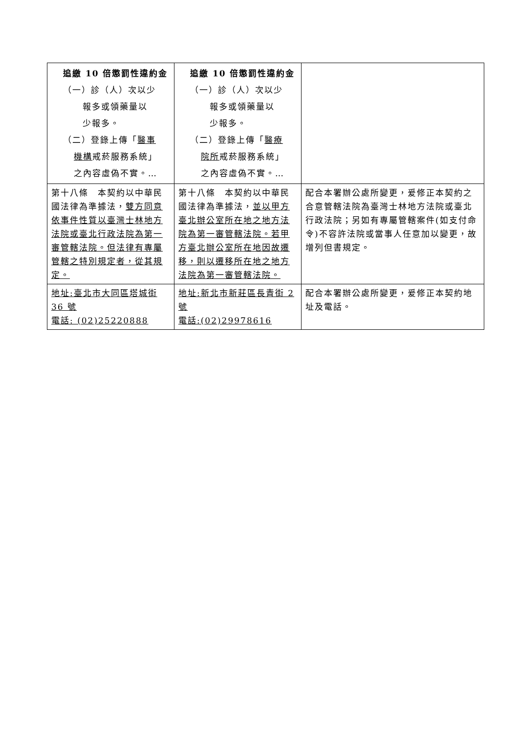| 追繳 10 倍懲罰性違約金 （一）診（人）次以少 報多或領藥量以 少報多。 （二）登錄上傳「 醫事 機構 戒菸服務系統」 之內容虛偽不實。… | 追繳 10 倍懲罰性違約金 （一）診（人）次以少 報多或領藥量以 少報多。 （二）登錄上傳「 醫療 院所 戒菸服務系統」 之內容虛偽不實。… | |
| 第十八條 本契約以中華民國法律為準據法， 雙方同意依事件性質以臺灣士林地方法院或臺北行政法院為第一審管轄法院。但法律有專屬管轄之特別規定者，從其規定。 | 第十八條 本契約以中華民國法律為準據法， 並以甲方臺北辦公室所在地之地方法院為第一審管轄法院。若甲方臺北辦公室所在地因故遷移，則以遷移所在地之地方法院為第一審管轄法院。 | 配合本署辦公處所變更，爰修正本契約之合意管轄法院為臺灣士林地方法院或臺北行政法院；另如有專屬管轄案件(如支付命令)不容許法院或當事人任意加以變更，故增列但書規定。 |
| 地址:臺北市大同區塔城街 36 號 電話: (02)25220888 | 地址:新北市新莊區長青街 2 號 電話:(02)29978616 | 配合本署辦公處所變更，爰修正本契約地址及電話。 |